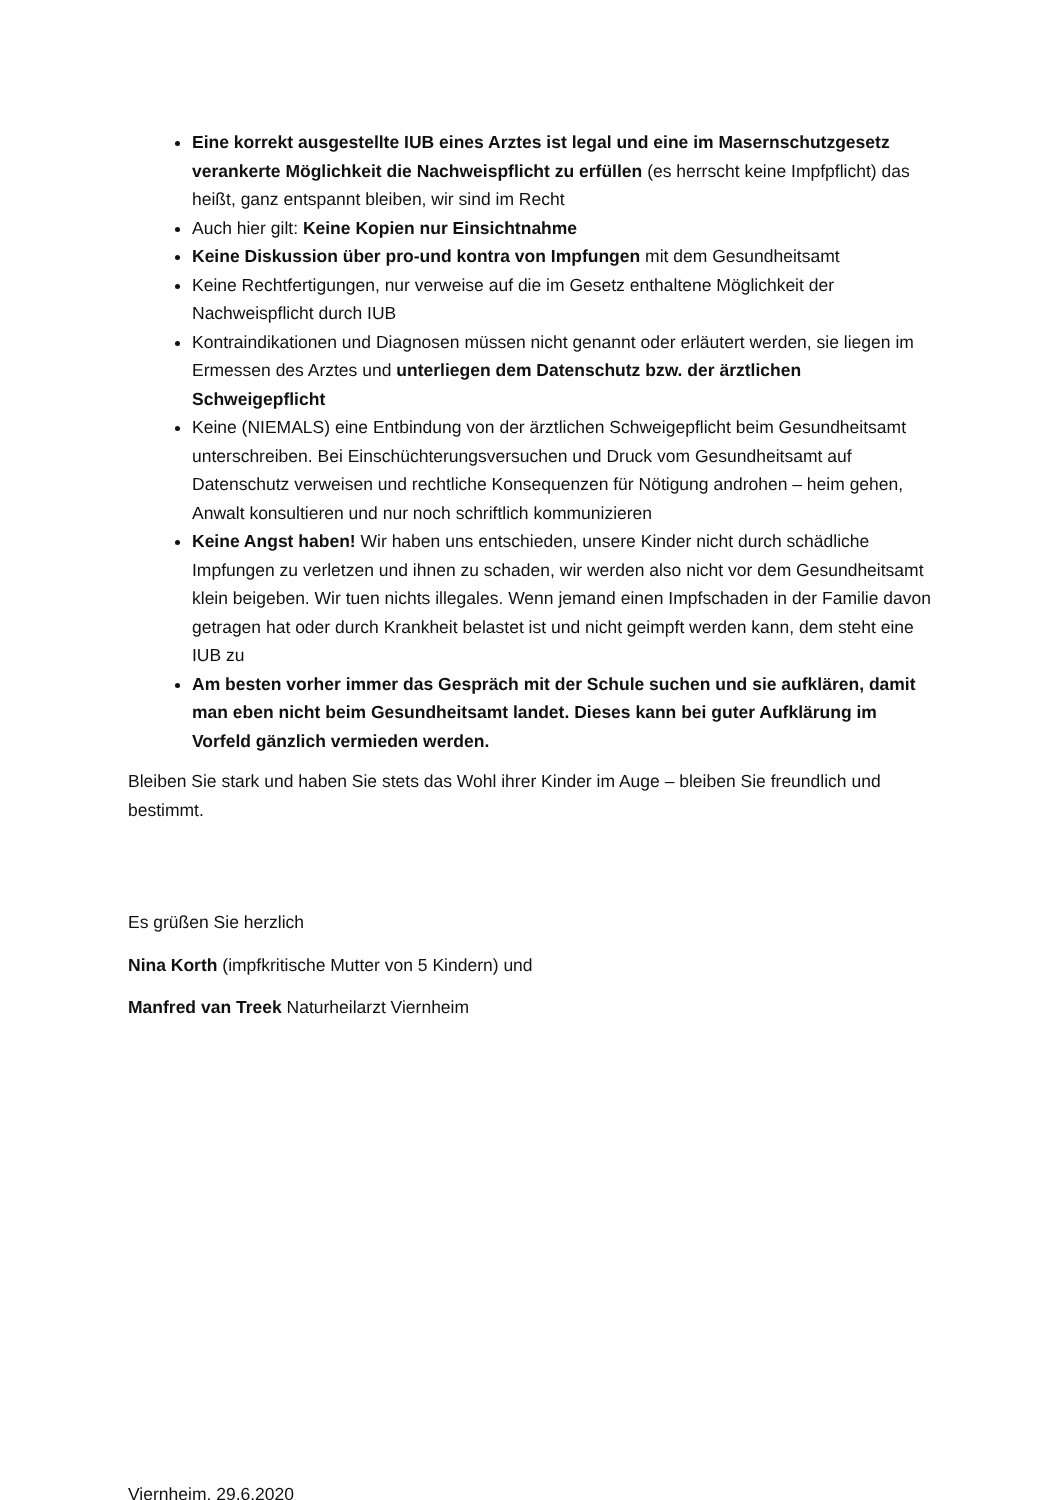Eine korrekt ausgestellte IUB eines Arztes ist legal und eine im Masernschutzgesetz verankerte Möglichkeit die Nachweispflicht zu erfüllen (es herrscht keine Impfpflicht) das heißt, ganz entspannt bleiben, wir sind im Recht
Auch hier gilt: Keine Kopien nur Einsichtnahme
Keine Diskussion über pro-und kontra von Impfungen mit dem Gesundheitsamt
Keine Rechtfertigungen, nur verweise auf die im Gesetz enthaltene Möglichkeit der Nachweispflicht durch IUB
Kontraindikationen und Diagnosen müssen nicht genannt oder erläutert werden, sie liegen im Ermessen des Arztes und unterliegen dem Datenschutz bzw. der ärztlichen Schweigepflicht
Keine (NIEMALS) eine Entbindung von der ärztlichen Schweigepflicht beim Gesundheitsamt unterschreiben. Bei Einschüchterungsversuchen und Druck vom Gesundheitsamt auf Datenschutz verweisen und rechtliche Konsequenzen für Nötigung androhen – heim gehen, Anwalt konsultieren und nur noch schriftlich kommunizieren
Keine Angst haben! Wir haben uns entschieden, unsere Kinder nicht durch schädliche Impfungen zu verletzen und ihnen zu schaden, wir werden also nicht vor dem Gesundheitsamt klein beigeben. Wir tuen nichts illegales. Wenn jemand einen Impfschaden in der Familie davon getragen hat oder durch Krankheit belastet ist und nicht geimpft werden kann, dem steht eine IUB zu
Am besten vorher immer das Gespräch mit der Schule suchen und sie aufklären, damit man eben nicht beim Gesundheitsamt landet. Dieses kann bei guter Aufklärung im Vorfeld gänzlich vermieden werden.
Bleiben Sie stark und haben Sie stets das Wohl ihrer Kinder im Auge – bleiben Sie freundlich und bestimmt.
Es grüßen Sie herzlich
Nina Korth (impfkritische Mutter von 5 Kindern) und
Manfred van Treek Naturheilarzt Viernheim
Viernheim, 29.6.2020